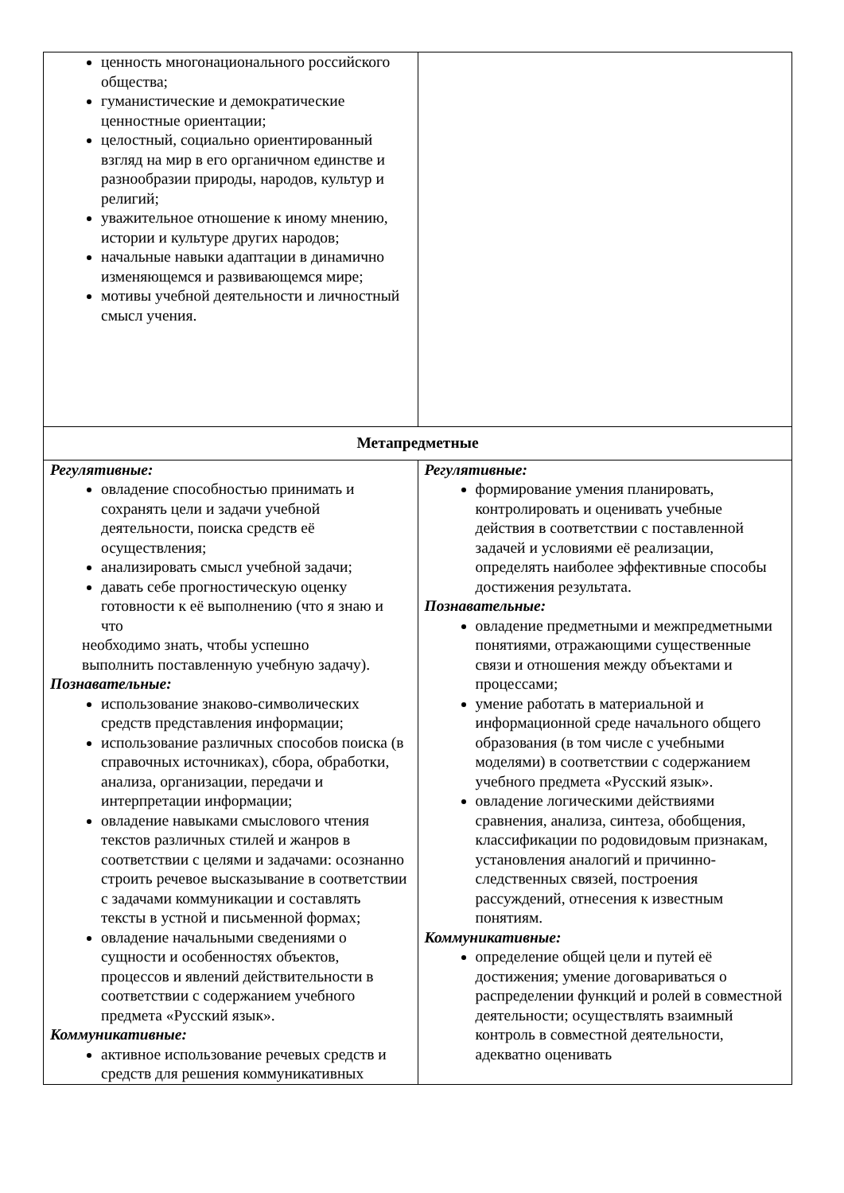| ценность многонационального российского общества; гуманистические и демократические ценностные ориентации; целостный, социально ориентированный взгляд на мир в его органичном единстве и разнообразии природы, народов, культур и религий; уважительное отношение к иному мнению, истории и культуре других народов; начальные навыки адаптации в динамично изменяющемся и развивающемся мире; мотивы учебной деятельности и личностный смысл учения. | |
| Метапредметные | |
| Регулятивные: овладение способностью принимать и сохранять цели и задачи учебной деятельности, поиска средств её осуществления; анализировать смысл учебной задачи; давать себе прогностическую оценку готовности к её выполнению (что я знаю и что необходимо знать, чтобы успешно выполнить поставленную учебную задачу). Познавательные: использование знаково-символических средств представления информации; использование различных способов поиска (в справочных источниках), сбора, обработки, анализа, организации, передачи и интерпретации информации; овладение навыками смыслового чтения текстов различных стилей и жанров в соответствии с целями и задачами: осознанно строить речевое высказывание в соответствии с задачами коммуникации и составлять тексты в устной и письменной формах; овладение начальными сведениями о сущности и особенностях объектов, процессов и явлений действительности в соответствии с содержанием учебного предмета «Русский язык». Коммуникативные: активное использование речевых средств и средств для решения коммуникативных | Регулятивные: формирование умения планировать, контролировать и оценивать учебные действия в соответствии с поставленной задачей и условиями её реализации, определять наиболее эффективные способы достижения результата. Познавательные: овладение предметными и межпредметными понятиями, отражающими существенные связи и отношения между объектами и процессами; умение работать в материальной и информационной среде начального общего образования (в том числе с учебными моделями) в соответствии с содержанием учебного предмета «Русский язык». овладение логическими действиями сравнения, анализа, синтеза, обобщения, классификации по родовидовым признакам, установления аналогий и причинно-следственных связей, построения рассуждений, отнесения к известным понятиям. Коммуникативные: определение общей цели и путей её достижения; умение договариваться о распределении функций и ролей в совместной деятельности; осуществлять взаимный контроль в совместной деятельности, адекватно оценивать |